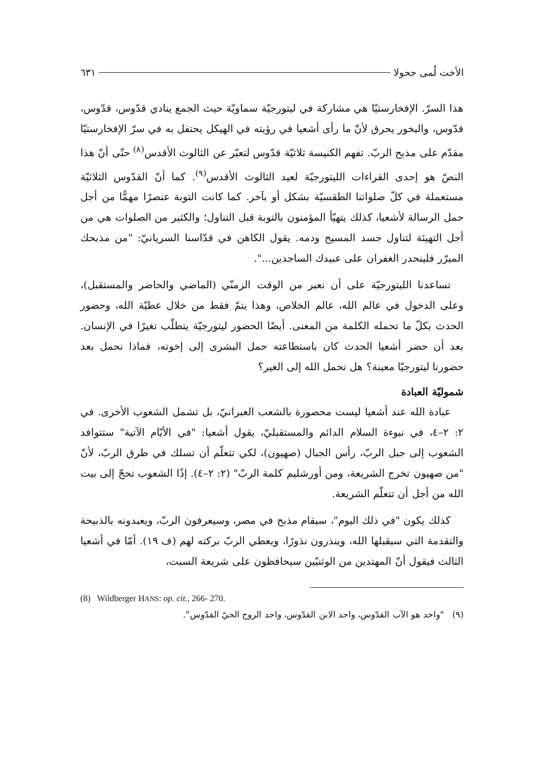الأخت لُمى جحولا ٦٣١
هذا السرّ. الإفخارستيّا هي مشاركة في ليتورجيّة سماويّة حيث الجمع ينادي قدّوس، قدّوس، قدّوس، والبخور يحرق لأنّ ما رأى أشعيا في رؤيته في الهيكل يحتفل به في سرّ الإفخارستيّا مقدّم على مذبح الربّ. تفهم الكنيسة ثلاثيّة قدّوس لتعبّر عن الثالوث الأقدس<sup>(٨)</sup> حتّى أنّ هذا النصّ هو إحدى القراءات الليتورجيّة لعيد الثالوث الأقدس<sup>(٩)</sup>. كما أنّ القدّوس الثلاثيّة مستعملة في كلّ صلواتنا الطقسيّة بشكل أو بآخر. كما كانت التوبة عنصرًا مهمًّا من أجل حمل الرسالة لأشعيا، كذلك يتهيّأ المؤمنون بالتوبة قبل التناول؛ والكثير من الصلوات هي من أجل التهيئة لتناول جسد المسيح ودمه. يقول الكاهن في قدّاسنا السريانيّ: "من مذبحك المبرّر فلينحدر الغفران على عبيدك الساجدين...".
تساعدنا الليتورجيّة على أن نعبر من الوقت الزمنّي (الماضي والحاضر والمستقبل)، وعلى الدخول في عالم الله، عالم الخلاص، وهذا يتمّ فقط من خلال عطيّة الله، وحضور الحدث بكلّ ما تحمله الكلمة من المعنى. أيضًا الحضور ليتورجيّة يتطلّب تغيرًا في الإنسان. بعد أن حضر أشعيا الحدث كان باستطاعته حمل البشرى إلى إخوته، فماذا نحمل بعد حضورنا ليتورجيّا معينة؟ هل نحمل الله إلى الغير؟
شموليّة العبادة
عبادة الله عند أشعيا ليست محصورة بالشعب العبرانيّ، بل تشمل الشعوب الأخرى. في ٢: ٢–٤، في نبوءة السلام الدائم والمستقبليّ، يقول أشعيا: "في الأيّام الآتية" ستتوافد الشعوب إلى جبل الربّ، رأس الجبال (صهيون)، لكي تتعلّم أن تسلك في طرق الربّ، لأنّ "من صهيون تخرج الشريعة، ومن أورشليم كلمة الربّ" (٢: ٢–٤). إذًا الشعوب تحجّ إلى بيت الله من أجل أن تتعلّم الشريعة.
كذلك يكون "في ذلك اليوم"، سيقام مذبح في مصر، وسيعرفون الربّ، ويعبدونه بالذبيحة والتقدمة التي سيقبلها الله، وينذرون نذورًا، ويعطي الربّ بركته لهم (ف ١٩). أمّا في أشعيا الثالث فيقول أنّ المهتدين من الوثنيّين سيحافظون على شريعة السبت،
(8) Wildberger HANS: op. cit., 266- 270.
(٩) "واحد هو الآب القدّوس، واحد الابن القدّوس، واحد الروح الحيّ القدّوس".